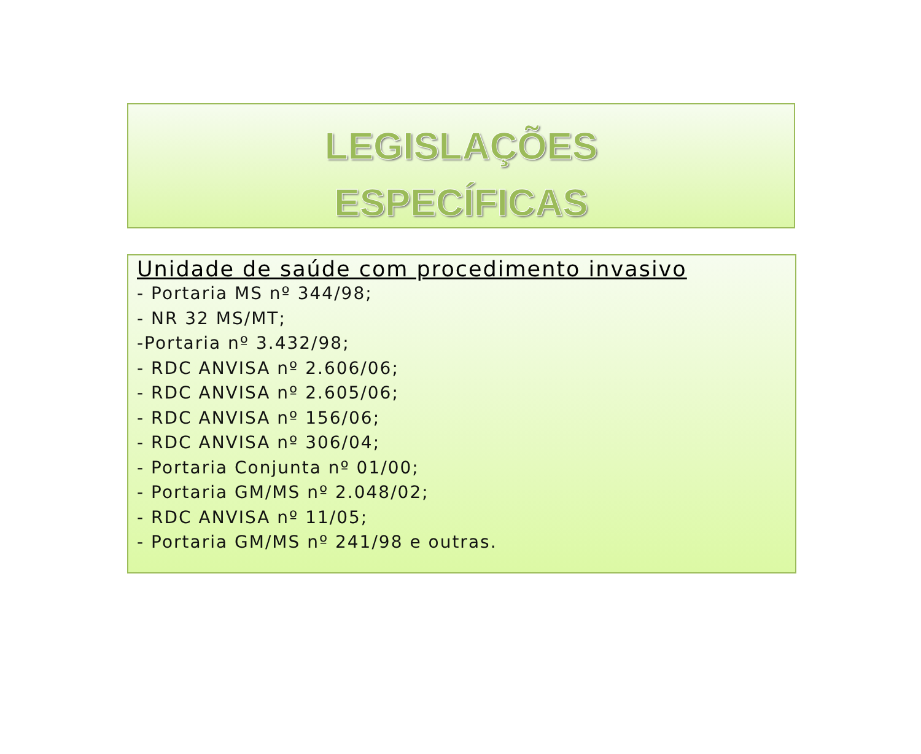LEGISLAÇÕES
ESPECÍFICAS
Unidade de saúde com procedimento invasivo
- Portaria MS nº 344/98;
- NR 32 MS/MT;
-Portaria nº 3.432/98;
- RDC ANVISA nº 2.606/06;
- RDC ANVISA nº 2.605/06;
- RDC ANVISA nº 156/06;
- RDC ANVISA nº 306/04;
- Portaria Conjunta nº 01/00;
- Portaria GM/MS nº 2.048/02;
- RDC ANVISA nº 11/05;
- Portaria GM/MS nº 241/98 e outras.